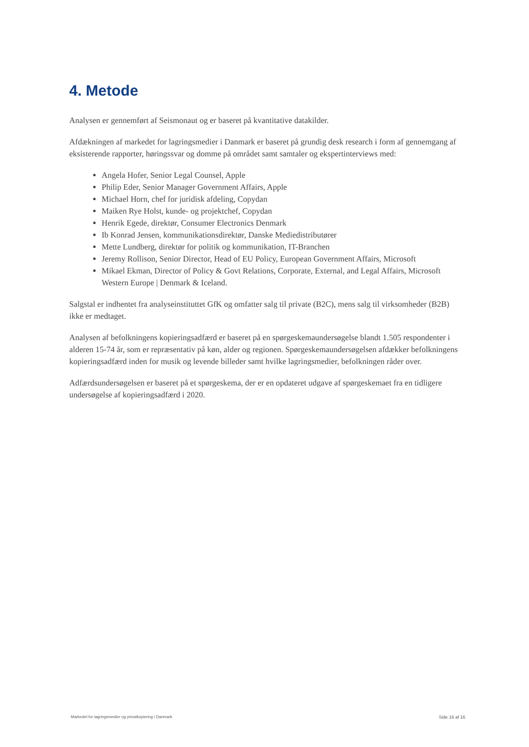4. Metode
Analysen er gennemført af Seismonaut og er baseret på kvantitative datakilder.
Afdækningen af markedet for lagringsmedier i Danmark er baseret på grundig desk research i form af gennemgang af eksisterende rapporter, høringssvar og domme på området samt samtaler og ekspertinterviews med:
Angela Hofer, Senior Legal Counsel, Apple
Philip Eder, Senior Manager Government Affairs, Apple
Michael Horn, chef for juridisk afdeling, Copydan
Maiken Rye Holst, kunde- og projektchef, Copydan
Henrik Egede, direktør, Consumer Electronics Denmark
Ib Konrad Jensen, kommunikationsdirektør, Danske Mediedistributører
Mette Lundberg, direktør for politik og kommunikation, IT-Branchen
Jeremy Rollison, Senior Director, Head of EU Policy, European Government Affairs, Microsoft
Mikael Ekman, Director of Policy & Govt Relations, Corporate, External, and Legal Affairs, Microsoft Western Europe | Denmark & Iceland.
Salgstal er indhentet fra analyseinstituttet GfK og omfatter salg til private (B2C), mens salg til virksomheder (B2B) ikke er medtaget.
Analysen af befolkningens kopieringsadfærd er baseret på en spørgeskemaundersøgelse blandt 1.505 respondenter i alderen 15-74 år, som er repræsentativ på køn, alder og regionen. Spørgeskemaundersøgelsen afdækker befolkningens kopieringsadfærd inden for musik og levende billeder samt hvilke lagringsmedier, befolkningen råder over.
Adfærdsundersøgelsen er baseret på et spørgeskema, der er en opdateret udgave af spørgeskemaet fra en tidligere undersøgelse af kopieringsadfærd i 2020.
Markedet for lagringsmedier og privatkopiering i Danmark Side 16 af 16